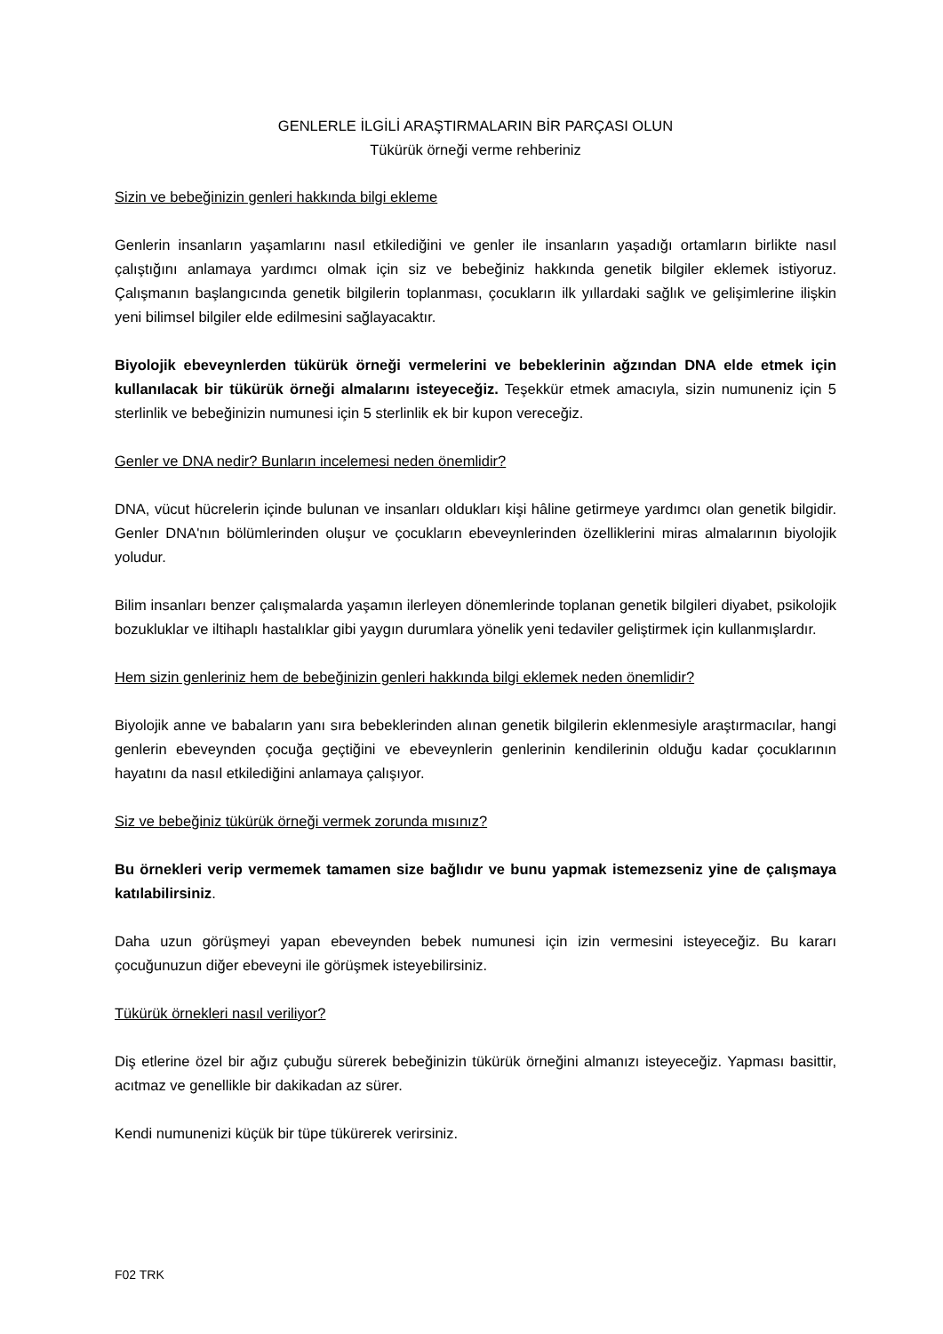GENLERLE İLGİLİ ARAŞTIRMALARIN BİR PARÇASI OLUN
Tükürük örneği verme rehberiniz
Sizin ve bebeğinizin genleri hakkında bilgi ekleme
Genlerin insanların yaşamlarını nasıl etkilediğini ve genler ile insanların yaşadığı ortamların birlikte nasıl çalıştığını anlamaya yardımcı olmak için siz ve bebeğiniz hakkında genetik bilgiler eklemek istiyoruz. Çalışmanın başlangıcında genetik bilgilerin toplanması, çocukların ilk yıllardaki sağlık ve gelişimlerine ilişkin yeni bilimsel bilgiler elde edilmesini sağlayacaktır.
Biyolojik ebeveynlerden tükürük örneği vermelerini ve bebeklerinin ağzından DNA elde etmek için kullanılacak bir tükürük örneği almalarını isteyeceğiz. Teşekkür etmek amacıyla, sizin numuneniz için 5 sterlinlik ve bebeğinizin numunesi için 5 sterlinlik ek bir kupon vereceğiz.
Genler ve DNA nedir? Bunların incelemesi neden önemlidir?
DNA, vücut hücrelerin içinde bulunan ve insanları oldukları kişi hâline getirmeye yardımcı olan genetik bilgidir. Genler DNA'nın bölümlerinden oluşur ve çocukların ebeveynlerinden özelliklerini miras almalarının biyolojik yoludur.
Bilim insanları benzer çalışmalarda yaşamın ilerleyen dönemlerinde toplanan genetik bilgileri diyabet, psikolojik bozukluklar ve iltihaplı hastalıklar gibi yaygın durumlara yönelik yeni tedaviler geliştirmek için kullanmışlardır.
Hem sizin genleriniz hem de bebeğinizin genleri hakkında bilgi eklemek neden önemlidir?
Biyolojik anne ve babaların yanı sıra bebeklerinden alınan genetik bilgilerin eklenmesiyle araştırmacılar, hangi genlerin ebeveynden çocuğa geçtiğini ve ebeveynlerin genlerinin kendilerinin olduğu kadar çocuklarının hayatını da nasıl etkilediğini anlamaya çalışıyor.
Siz ve bebeğiniz tükürük örneği vermek zorunda mısınız?
Bu örnekleri verip vermemek tamamen size bağlıdır ve bunu yapmak istemezseniz yine de çalışmaya katılabilirsiniz.
Daha uzun görüşmeyi yapan ebeveynden bebek numunesi için izin vermesini isteyeceğiz. Bu kararı çocuğunuzun diğer ebeveyni ile görüşmek isteyebilirsiniz.
Tükürük örnekleri nasıl veriliyor?
Diş etlerine özel bir ağız çubuğu sürerek bebeğinizin tükürük örneğini almanızı isteyeceğiz. Yapması basittir, acıtmaz ve genellikle bir dakikadan az sürer.
Kendi numunenizi küçük bir tüpe tükürerek verirsiniz.
F02 TRK